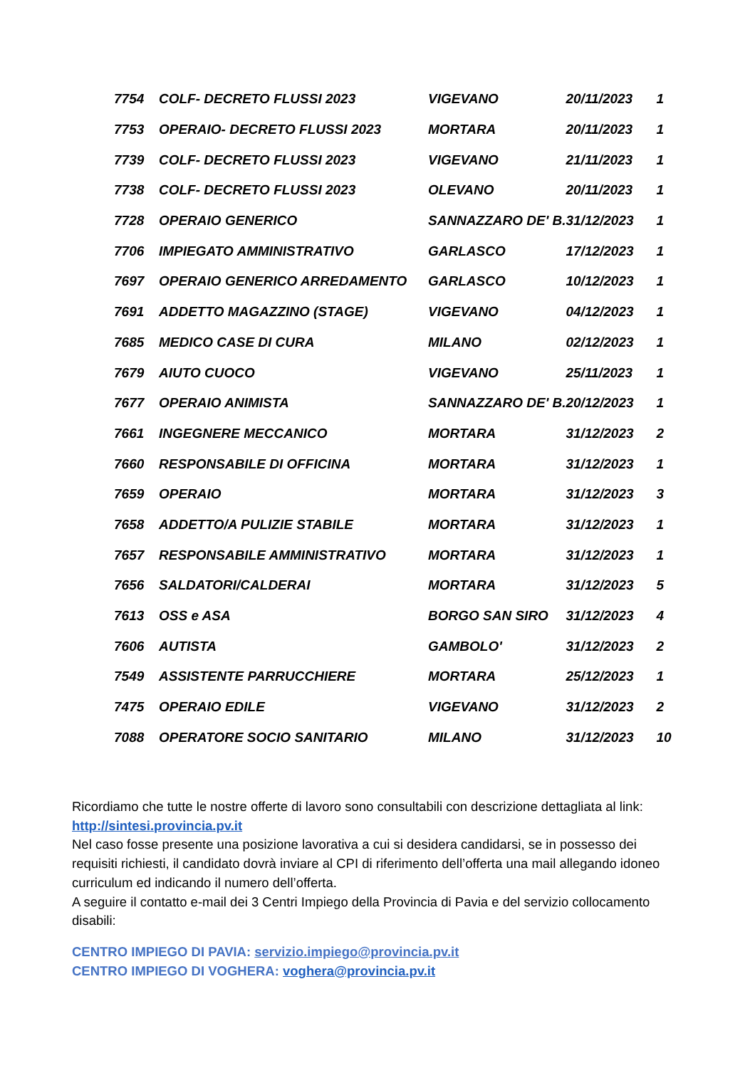| 7754 | COLF- DECRETO FLUSSI 2023 | VIGEVANO | 20/11/2023 | 1 |
| 7753 | OPERAIO- DECRETO FLUSSI 2023 | MORTARA | 20/11/2023 | 1 |
| 7739 | COLF- DECRETO FLUSSI 2023 | VIGEVANO | 21/11/2023 | 1 |
| 7738 | COLF- DECRETO FLUSSI 2023 | OLEVANO | 20/11/2023 | 1 |
| 7728 | OPERAIO GENERICO | SANNAZZARO DE' B. | 31/12/2023 | 1 |
| 7706 | IMPIEGATO AMMINISTRATIVO | GARLASCO | 17/12/2023 | 1 |
| 7697 | OPERAIO GENERICO ARREDAMENTO | GARLASCO | 10/12/2023 | 1 |
| 7691 | ADDETTO MAGAZZINO (STAGE) | VIGEVANO | 04/12/2023 | 1 |
| 7685 | MEDICO CASE DI CURA | MILANO | 02/12/2023 | 1 |
| 7679 | AIUTO CUOCO | VIGEVANO | 25/11/2023 | 1 |
| 7677 | OPERAIO ANIMISTA | SANNAZZARO DE' B. | 20/12/2023 | 1 |
| 7661 | INGEGNERE MECCANICO | MORTARA | 31/12/2023 | 2 |
| 7660 | RESPONSABILE DI OFFICINA | MORTARA | 31/12/2023 | 1 |
| 7659 | OPERAIO | MORTARA | 31/12/2023 | 3 |
| 7658 | ADDETTO/A PULIZIE STABILE | MORTARA | 31/12/2023 | 1 |
| 7657 | RESPONSABILE AMMINISTRATIVO | MORTARA | 31/12/2023 | 1 |
| 7656 | SALDATORI/CALDERAI | MORTARA | 31/12/2023 | 5 |
| 7613 | OSS e ASA | BORGO SAN SIRO | 31/12/2023 | 4 |
| 7606 | AUTISTA | GAMBOLO' | 31/12/2023 | 2 |
| 7549 | ASSISTENTE PARRUCCHIERE | MORTARA | 25/12/2023 | 1 |
| 7475 | OPERAIO EDILE | VIGEVANO | 31/12/2023 | 2 |
| 7088 | OPERATORE SOCIO SANITARIO | MILANO | 31/12/2023 | 10 |
Ricordiamo che tutte le nostre offerte di lavoro sono consultabili con descrizione dettagliata al link: http://sintesi.provincia.pv.it
Nel caso fosse presente una posizione lavorativa a cui si desidera candidarsi, se in possesso dei requisiti richiesti, il candidato dovrà inviare al CPI di riferimento dell’offerta una mail allegando idoneo curriculum ed indicando il numero dell’offerta.
A seguire il contatto e-mail dei 3 Centri Impiego della Provincia di Pavia e del servizio collocamento disabili:
CENTRO IMPIEGO DI PAVIA: servizio.impiego@provincia.pv.it
CENTRO IMPIEGO DI VOGHERA: voghera@provincia.pv.it